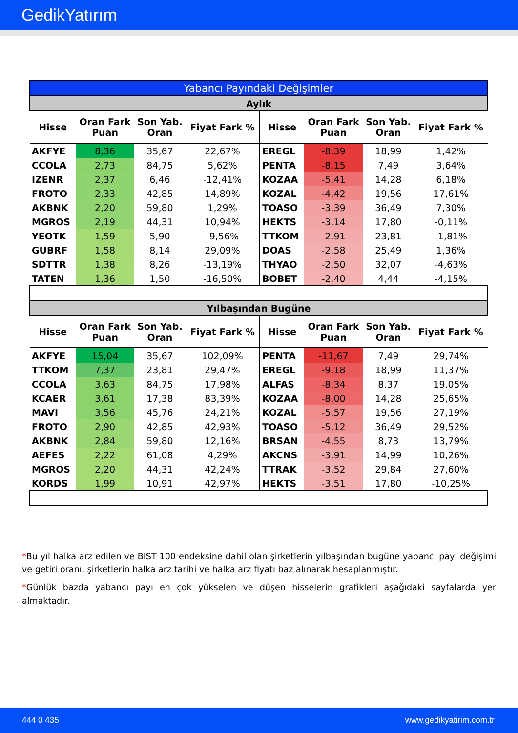GedikYatırım
| Yabancı Payındaki Değişimler | | | | | | | |
| Aylık | | | | | | | |
| Hisse | Oran Fark Puan | Son Yab. Oran | Fiyat Fark % | Hisse | Oran Fark Puan | Son Yab. Oran | Fiyat Fark % |
| AKFYE | 8,36 | 35,67 | 22,67% | EREGL | -8,39 | 18,99 | 1,42% |
| CCOLA | 2,73 | 84,75 | 5,62% | PENTA | -8,15 | 7,49 | 3,64% |
| IZENR | 2,37 | 6,46 | -12,41% | KOZAA | -5,41 | 14,28 | 6,18% |
| FROTO | 2,33 | 42,85 | 14,89% | KOZAL | -4,42 | 19,56 | 17,61% |
| AKBNK | 2,20 | 59,80 | 1,29% | TOASO | -3,39 | 36,49 | 7,30% |
| MGROS | 2,19 | 44,31 | 10,94% | HEKTS | -3,14 | 17,80 | -0,11% |
| YEOTK | 1,59 | 5,90 | -9,56% | TTKOM | -2,91 | 23,81 | -1,81% |
| GUBRF | 1,58 | 8,14 | 29,09% | DOAS | -2,58 | 25,49 | 1,36% |
| SDTTR | 1,38 | 8,26 | -13,19% | THYAO | -2,50 | 32,07 | -4,63% |
| TATEN | 1,36 | 1,50 | -16,50% | BOBET | -2,40 | 4,44 | -4,15% |
| Yılbaşından Bugüne | | | | | | | |
| Hisse | Oran Fark Puan | Son Yab. Oran | Fiyat Fark % | Hisse | Oran Fark Puan | Son Yab. Oran | Fiyat Fark % |
| AKFYE | 15,04 | 35,67 | 102,09% | PENTA | -11,67 | 7,49 | 29,74% |
| TTKOM | 7,37 | 23,81 | 29,47% | EREGL | -9,18 | 18,99 | 11,37% |
| CCOLA | 3,63 | 84,75 | 17,98% | ALFAS | -8,34 | 8,37 | 19,05% |
| KCAER | 3,61 | 17,38 | 83,39% | KOZAA | -8,00 | 14,28 | 25,65% |
| MAVI | 3,56 | 45,76 | 24,21% | KOZAL | -5,57 | 19,56 | 27,19% |
| FROTO | 2,90 | 42,85 | 42,93% | TOASO | -5,12 | 36,49 | 29,52% |
| AKBNK | 2,84 | 59,80 | 12,16% | BRSAN | -4,55 | 8,73 | 13,79% |
| AEFES | 2,22 | 61,08 | 4,29% | AKCNS | -3,91 | 14,99 | 10,26% |
| MGROS | 2,20 | 44,31 | 42,24% | TTRAK | -3,52 | 29,84 | 27,60% |
| KORDS | 1,99 | 10,91 | 42,97% | HEKTS | -3,51 | 17,80 | -10,25% |
*Bu yıl halka arz edilen ve BIST 100 endeksine dahil olan şirketlerin yılbaşından bugüne yabancı payı değişimi ve getiri oranı, şirketlerin halka arz tarihi ve halka arz fiyatı baz alınarak hesaplanmıştır.
*Günlük bazda yabancı payı en çok yükselen ve düşen hisselerin grafikleri aşağıdaki sayfalarda yer almaktadır.
444 0 435 www.gedikyatirim.com.tr